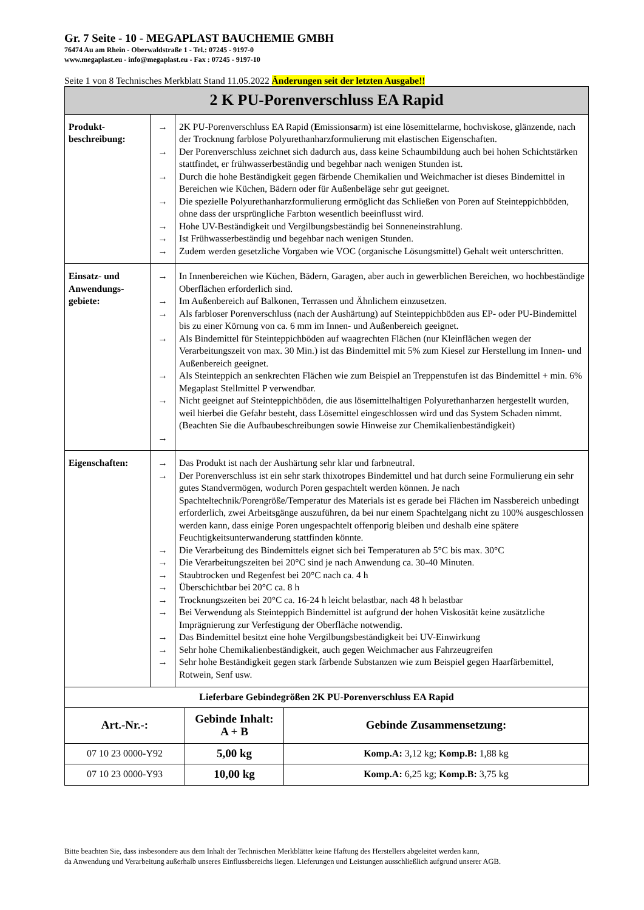Gr. 7 Seite - 10 - MEGAPLAST BAUCHEMIE GMBH
76474 Au am Rhein - Oberwaldstraße 1 - Tel.: 07245 - 9197-0
www.megaplast.eu - info@megaplast.eu - Fax : 07245 - 9197-10
Seite 1 von 8 Technisches Merkblatt Stand 11.05.2022 Änderungen seit der letzten Ausgabe!!
| 2 K PU-Porenverschluss EA Rapid | | |
| Produkt- beschreibung: | → → → → → → → | 2K PU-Porenverschluss EA Rapid ( E mission sa rm) ist eine lösemittelarme, hochviskose, glänzende, nach der Trocknung farblose Polyurethanharzformulierung mit elastischen Eigenschaften. Der Porenverschluss zeichnet sich dadurch aus, dass keine Schaumbildung auch bei hohen Schichtstärken stattfindet, er frühwasserbeständig und begehbar nach wenigen Stunden ist. Durch die hohe Beständigkeit gegen färbende Chemikalien und Weichmacher ist dieses Bindemittel in Bereichen wie Küchen, Bädern oder für Außenbeläge sehr gut geeignet. Die spezielle Polyurethanharzformulierung ermöglicht das Schließen von Poren auf Steinteppichböden, ohne dass der ursprüngliche Farbton wesentlich beeinflusst wird. Hohe UV-Beständigkeit und Vergilbungsbeständig bei Sonneneinstrahlung. Ist Frühwasserbeständig und begehbar nach wenigen Stunden. Zudem werden gesetzliche Vorgaben wie VOC (organische Lösungsmittel) Gehalt weit unterschritten. |
| Einsatz- und Anwendungs-gebiete: | → → → → → → → | In Innenbereichen wie Küchen, Bädern, Garagen, aber auch in gewerblichen Bereichen, wo hochbeständige Oberflächen erforderlich sind. Im Außenbereich auf Balkonen, Terrassen und Ähnlichem einzusetzen. Als farbloser Porenverschluss (nach der Aushärtung) auf Steinteppichböden aus EP- oder PU-Bindemittel bis zu einer Körnung von ca. 6 mm im Innen- und Außenbereich geeignet. Als Bindemittel für Steinteppichböden auf waagrechten Flächen (nur Kleinflächen wegen der Verarbeitungszeit von max. 30 Min.) ist das Bindemittel mit 5% zum Kiesel zur Herstellung im Innen- und Außenbereich geeignet. Als Steinteppich an senkrechten Flächen wie zum Beispiel an Treppenstufen ist das Bindemittel + min. 6% Megaplast Stellmittel P verwendbar. Nicht geeignet auf Steinteppichböden, die aus lösemittelhaltigen Polyurethanharzen hergestellt wurden, weil hierbei die Gefahr besteht, dass Lösemittel eingeschlossen wird und das System Schaden nimmt. (Beachten Sie die Aufbaubeschreibungen sowie Hinweise zur Chemikalienbeständigkeit) |
| Eigenschaften: | → → → → → → → → → → → | Das Produkt ist nach der Aushärtung sehr klar und farbneutral. Der Porenverschluss ist ein sehr stark thixotropes Bindemittel und hat durch seine Formulierung ein sehr gutes Standvermögen, wodurch Poren gespachtelt werden können. Je nach Spachteltechnik/Porengröße/Temperatur des Materials ist es gerade bei Flächen im Nassbereich unbedingt erforderlich, zwei Arbeitsgänge auszuführen, da bei nur einem Spachtelgang nicht zu 100% ausgeschlossen werden kann, dass einige Poren ungespachtelt offenporig bleiben und deshalb eine spätere Feuchtigkeitsunterwanderung stattfinden könnte. Die Verarbeitung des Bindemittels eignet sich bei Temperaturen ab 5°C bis max. 30°C Die Verarbeitungszeiten bei 20°C sind je nach Anwendung ca. 30-40 Minuten. Staubtrocken und Regenfest bei 20°C nach ca. 4 h Überschichtbar bei 20°C ca. 8 h Trocknungszeiten bei 20°C ca. 16-24 h leicht belastbar, nach 48 h belastbar Bei Verwendung als Steinteppich Bindemittel ist aufgrund der hohen Viskosität keine zusätzliche Imprägnierung zur Verfestigung der Oberfläche notwendig. Das Bindemittel besitzt eine hohe Vergilbungsbeständigkeit bei UV-Einwirkung Sehr hohe Chemikalienbeständigkeit, auch gegen Weichmacher aus Fahrzeugreifen Sehr hohe Beständigkeit gegen stark färbende Substanzen wie zum Beispiel gegen Haarfärbemittel, Rotwein, Senf usw. |
| Lieferbare Gebindegrößen 2K PU-Porenverschluss EA Rapid | | |
| Art.-Nr.-: | Gebinde Inhalt: A + B | Gebinde Zusammensetzung: |
| 07 10 23 0000-Y92 | 5,00 kg | Komp.A: 3,12 kg; Komp.B: 1,88 kg |
| 07 10 23 0000-Y93 | 10,00 kg | Komp.A: 6,25 kg; Komp.B: 3,75 kg |
Bitte beachten Sie, dass insbesondere aus dem Inhalt der Technischen Merkblätter keine Haftung des Herstellers abgeleitet werden kann,
da Anwendung und Verarbeitung außerhalb unseres Einflussbereichs liegen. Lieferungen und Leistungen ausschließlich aufgrund unserer AGB.